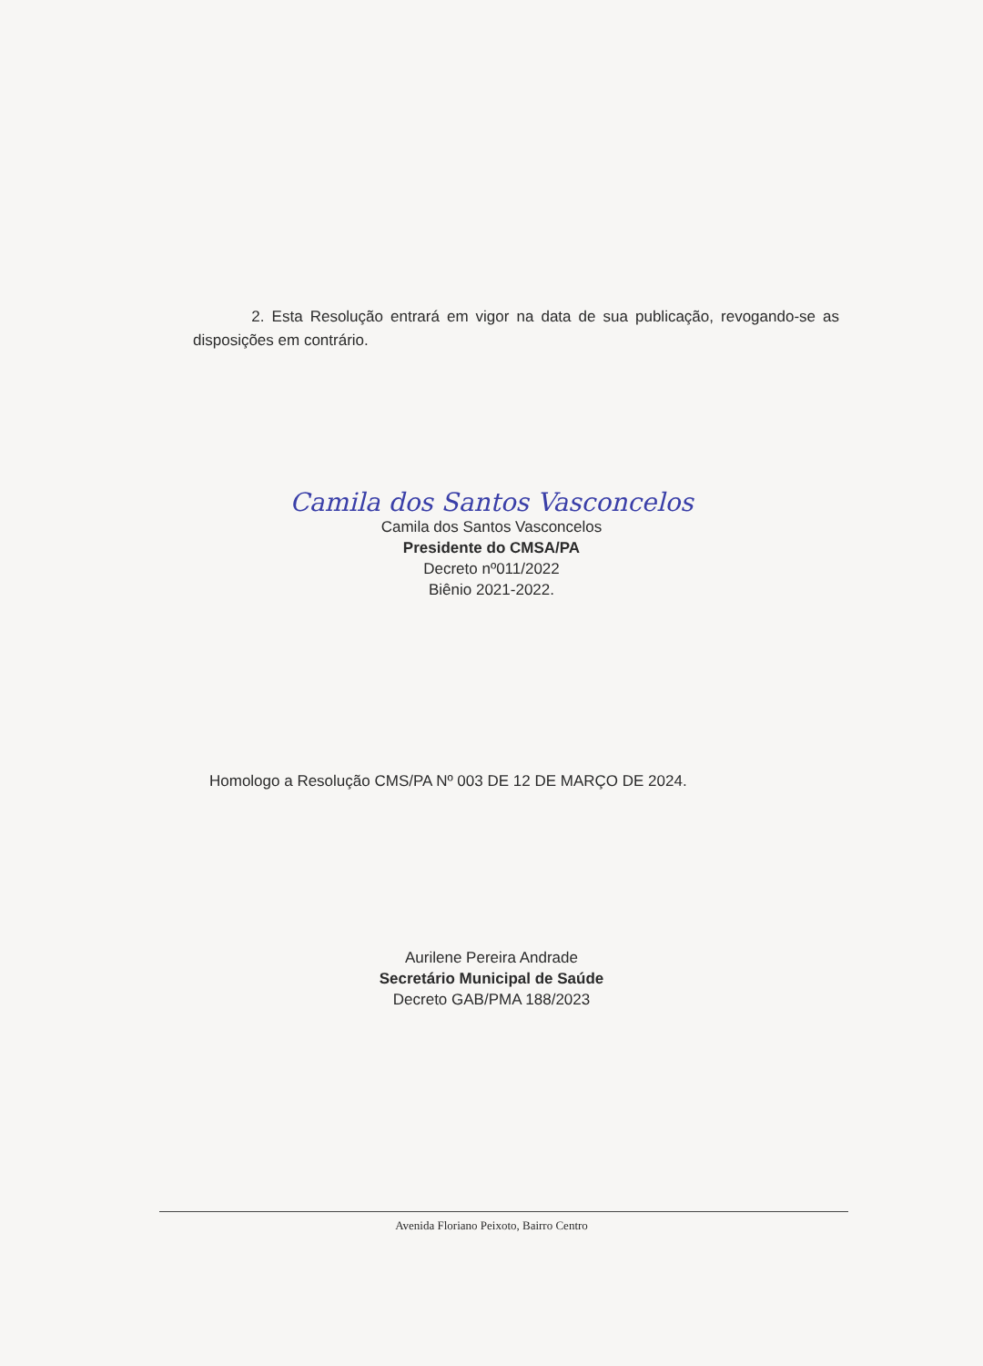2. Esta Resolução entrará em vigor na data de sua publicação, revogando-se as disposições em contrário.
Camila dos Santos Vasconcelos
Camila dos Santos Vasconcelos
Presidente do CMSA/PA
Decreto nº011/2022
Biênio 2021-2022.
Homologo a Resolução CMS/PA Nº 003 DE 12 DE MARÇO DE 2024.
Aurilene Pereira Andrade
Secretário Municipal de Saúde
Decreto GAB/PMA 188/2023
Avenida Floriano Peixoto, Bairro Centro